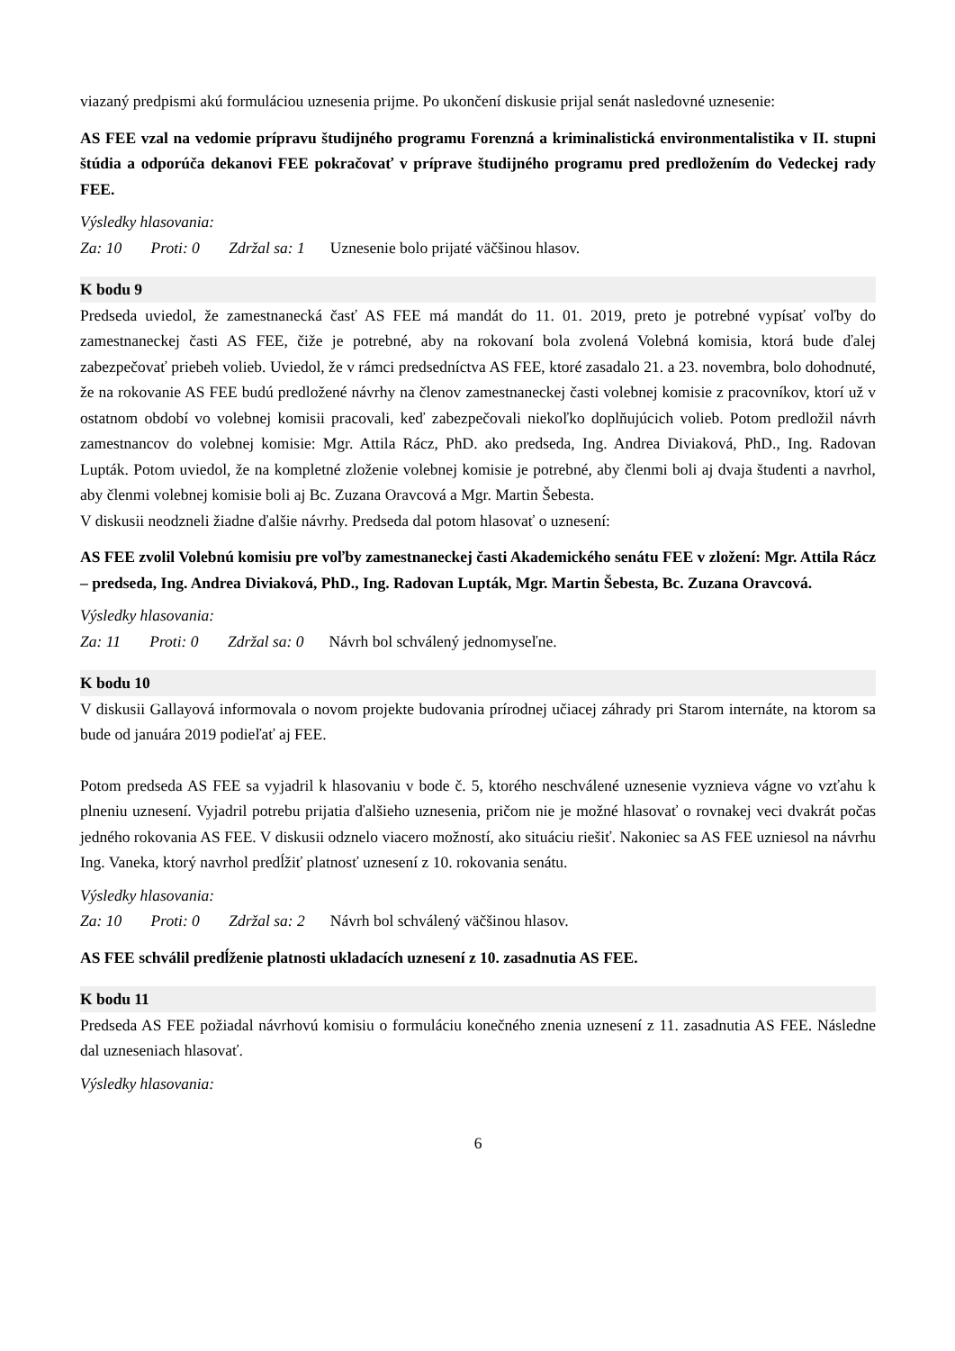viazaný predpismi akú formuláciou uznesenia prijme. Po ukončení diskusie prijal senát nasledovné uznesenie:
AS FEE vzal na vedomie prípravu študijného programu Forenzná a kriminalistická environmentalistika v II. stupni štúdia a odporúča dekanovi FEE pokračovať v príprave študijného programu pred predložením do Vedeckej rady FEE.
Výsledky hlasovania:
Za: 10 Proti: 0 Zdržal sa: 1 Uznesenie bolo prijaté väčšinou hlasov.
K bodu 9
Predseda uviedol, že zamestnanecká časť AS FEE má mandát do 11. 01. 2019, preto je potrebné vypísať voľby do zamestnaneckej časti AS FEE, čiže je potrebné, aby na rokovaní bola zvolená Volebná komisia, ktorá bude ďalej zabezpečovať priebeh volieb. Uviedol, že v rámci predsedníctva AS FEE, ktoré zasadalo 21. a 23. novembra, bolo dohodnuté, že na rokovanie AS FEE budú predložené návrhy na členov zamestnaneckej časti volebnej komisie z pracovníkov, ktorí už v ostatnom období vo volebnej komisii pracovali, keď zabezpečovali niekoľko doplňujúcich volieb. Potom predložil návrh zamestnancov do volebnej komisie: Mgr. Attila Rácz, PhD. ako predseda, Ing. Andrea Diviaková, PhD., Ing. Radovan Lupták. Potom uviedol, že na kompletné zloženie volebnej komisie je potrebné, aby členmi boli aj dvaja študenti a navrhol, aby členmi volebnej komisie boli aj Bc. Zuzana Oravcová a Mgr. Martin Šebesta.
V diskusii neodzneli žiadne ďalšie návrhy. Predseda dal potom hlasovať o uznesení:
AS FEE zvolil Volebnú komisiu pre voľby zamestnaneckej časti Akademického senátu FEE v zložení: Mgr. Attila Rácz – predseda, Ing. Andrea Diviaková, PhD., Ing. Radovan Lupták, Mgr. Martin Šebesta, Bc. Zuzana Oravcová.
Výsledky hlasovania:
Za: 11 Proti: 0 Zdržal sa: 0 Návrh bol schválený jednomyseľne.
K bodu 10
V diskusii Gallayová informovala o novom projekte budovania prírodnej učiacej záhrady pri Starom internáte, na ktorom sa bude od januára 2019 podieľať aj FEE.
Potom predseda AS FEE sa vyjadril k hlasovaniu v bode č. 5, ktorého neschválené uznesenie vyznieva vágne vo vzťahu k plneniu uznesení. Vyjadril potrebu prijatia ďalšieho uznesenia, pričom nie je možné hlasovať o rovnakej veci dvakrát počas jedného rokovania AS FEE. V diskusii odznelo viacero možností, ako situáciu riešiť. Nakoniec sa AS FEE uzniesol na návrhu Ing. Vaneka, ktorý navrhol predĺžiť platnosť uznesení z 10. rokovania senátu.
Výsledky hlasovania:
Za: 10 Proti: 0 Zdržal sa: 2 Návrh bol schválený väčšinou hlasov.
AS FEE schválil predĺženie platnosti ukladacích uznesení z 10. zasadnutia AS FEE.
K bodu 11
Predseda AS FEE požiadal návrhovú komisiu o formuláciu konečného znenia uznesení z 11. zasadnutia AS FEE. Následne dal uzneseniach hlasovať.
Výsledky hlasovania:
6